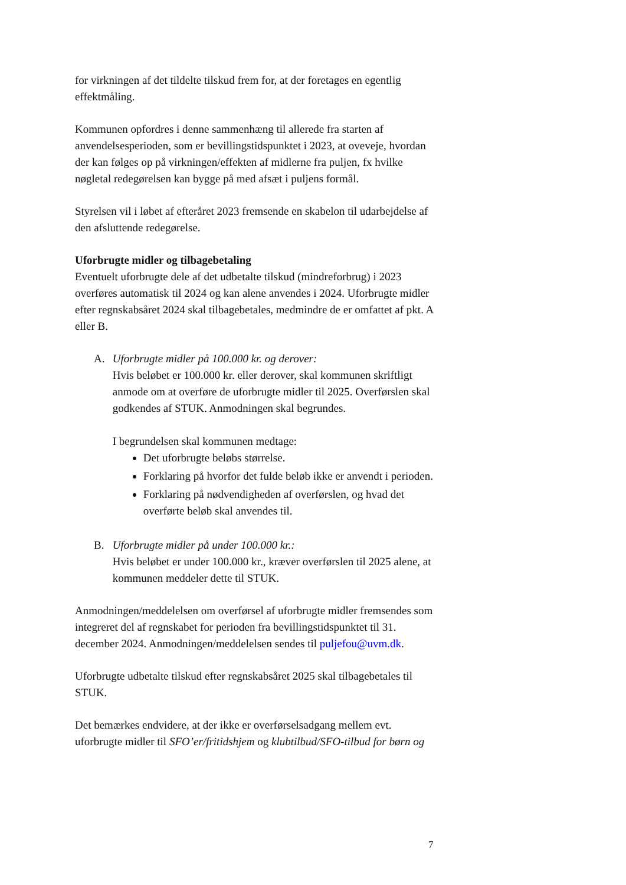for virkningen af det tildelte tilskud frem for, at der foretages en egentlig effektmåling.
Kommunen opfordres i denne sammenhæng til allerede fra starten af anvendelsesperioden, som er bevillingstidspunktet i 2023, at oveveje, hvordan der kan følges op på virkningen/effekten af midlerne fra puljen, fx hvilke nøgletal redegørelsen kan bygge på med afsæt i puljens formål.
Styrelsen vil i løbet af efteråret 2023 fremsende en skabelon til udarbejdelse af den afsluttende redegørelse.
Uforbrugte midler og tilbagebetaling
Eventuelt uforbrugte dele af det udbetalte tilskud (mindreforbrug) i 2023 overføres automatisk til 2024 og kan alene anvendes i 2024. Uforbrugte midler efter regnskabsåret 2024 skal tilbagebetales, medmindre de er omfattet af pkt. A eller B.
A. Uforbrugte midler på 100.000 kr. og derover:
Hvis beløbet er 100.000 kr. eller derover, skal kommunen skriftligt anmode om at overføre de uforbrugte midler til 2025. Overførslen skal godkendes af STUK. Anmodningen skal begrundes.
I begrundelsen skal kommunen medtage:
Det uforbrugte beløbs størrelse.
Forklaring på hvorfor det fulde beløb ikke er anvendt i perioden.
Forklaring på nødvendigheden af overførslen, og hvad det overførte beløb skal anvendes til.
B. Uforbrugte midler på under 100.000 kr.:
Hvis beløbet er under 100.000 kr., kræver overførslen til 2025 alene, at kommunen meddeler dette til STUK.
Anmodningen/meddelelsen om overførsel af uforbrugte midler fremsendes som integreret del af regnskabet for perioden fra bevillingstidspunktet til 31. december 2024. Anmodningen/meddelelsen sendes til puljefou@uvm.dk.
Uforbrugte udbetalte tilskud efter regnskabsåret 2025 skal tilbagebetales til STUK.
Det bemærkes endvidere, at der ikke er overførselsadgang mellem evt. uforbrugte midler til SFO’er/fritidshjem og klubtilbud/SFO-tilbud for børn og
7